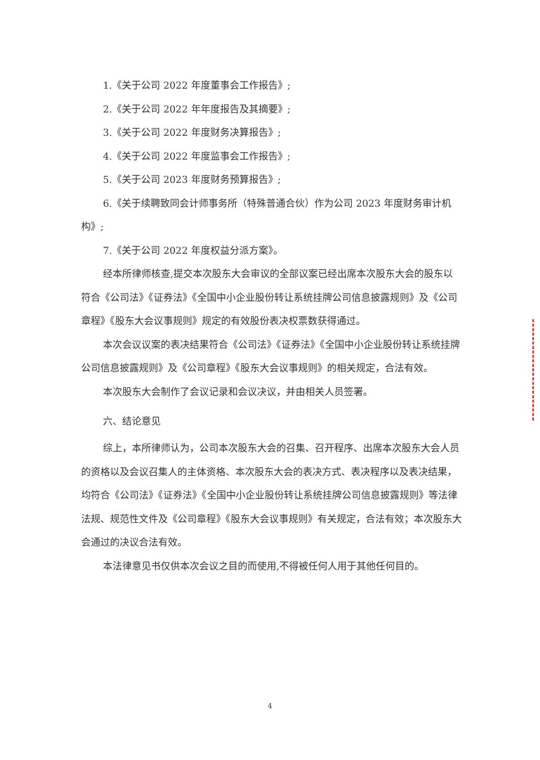1.《关于公司 2022 年度董事会工作报告》;
2.《关于公司 2022 年年度报告及其摘要》;
3.《关于公司 2022 年度财务决算报告》;
4.《关于公司 2022 年度监事会工作报告》;
5.《关于公司 2023 年度财务预算报告》;
6.《关于续聘致同会计师事务所（特殊普通合伙）作为公司 2023 年度财务审计机构》;
7.《关于公司 2022 年度权益分派方案》。
经本所律师核查,提交本次股东大会审议的全部议案已经出席本次股东大会的股东以符合《公司法》《证券法》《全国中小企业股份转让系统挂牌公司信息披露规则》及《公司章程》《股东大会议事规则》规定的有效股份表决权票数获得通过。
本次会议议案的表决结果符合《公司法》《证券法》《全国中小企业股份转让系统挂牌公司信息披露规则》及《公司章程》《股东大会议事规则》的相关规定，合法有效。
本次股东大会制作了会议记录和会议决议，并由相关人员签署。
六、结论意见
综上，本所律师认为，公司本次股东大会的召集、召开程序、出席本次股东大会人员的资格以及会议召集人的主体资格、本次股东大会的表决方式、表决程序以及表决结果，均符合《公司法》《证券法》《全国中小企业股份转让系统挂牌公司信息披露规则》等法律法规、规范性文件及《公司章程》《股东大会议事规则》有关规定，合法有效；本次股东大会通过的决议合法有效。
本法律意见书仅供本次会议之目的而使用,不得被任何人用于其他任何目的。
4